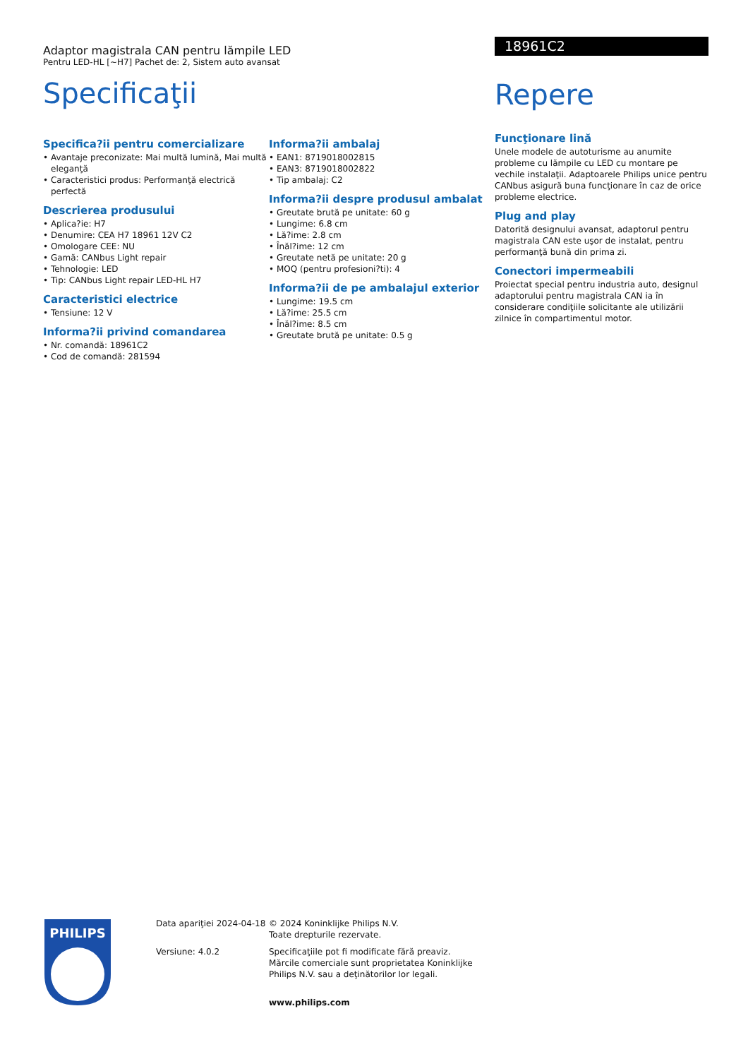Adaptor magistrala CAN pentru lămpile LED
Pentru LED-HL [~H7] Pachet de: 2, Sistem auto avansat
Specificaţii
Specifica?ii pentru comercializare
• Avantaje preconizate: Mai multă lumină, Mai multă eleganţă
• Caracteristici produs: Performanţă electrică perfectă
Descrierea produsului
• Aplica?ie: H7
• Denumire: CEA H7 18961 12V C2
• Omologare CEE: NU
• Gamă: CANbus Light repair
• Tehnologie: LED
• Tip: CANbus Light repair LED-HL H7
Caracteristici electrice
• Tensiune: 12 V
Informa?ii privind comandarea
• Nr. comandă: 18961C2
• Cod de comandă: 281594
Informa?ii ambalaj
• EAN1: 8719018002815
• EAN3: 8719018002822
• Tip ambalaj: C2
Informa?ii despre produsul ambalat
• Greutate brută pe unitate: 60 g
• Lungime: 6.8 cm
• Lă?ime: 2.8 cm
• Înăl?ime: 12 cm
• Greutate netă pe unitate: 20 g
• MOQ (pentru profesioni?ti): 4
Informa?ii de pe ambalajul exterior
• Lungime: 19.5 cm
• Lă?ime: 25.5 cm
• Înăl?ime: 8.5 cm
• Greutate brută pe unitate: 0.5 g
18961C2
Repere
Funcţionare lină
Unele modele de autoturisme au anumite probleme cu lămpile cu LED cu montare pe vechile instalaţii. Adaptoarele Philips unice pentru CANbus asigură buna funcţionare în caz de orice probleme electrice.
Plug and play
Datorită designului avansat, adaptorul pentru magistrala CAN este uşor de instalat, pentru performanţă bună din prima zi.
Conectori impermeabili
Proiectat special pentru industria auto, designul adaptorului pentru magistrala CAN ia în considerare condiţiile solicitante ale utilizării zilnice în compartimentul motor.
PHILIPS
Data apariţiei 2024-04-18
Versiune: 4.0.2
© 2024 Koninklijke Philips N.V.
Toate drepturile rezervate.
Specificaţiile pot fi modificate fără preaviz. Mărcile comerciale sunt proprietatea Koninklijke Philips N.V. sau a deţinătorilor lor legali.
www.philips.com